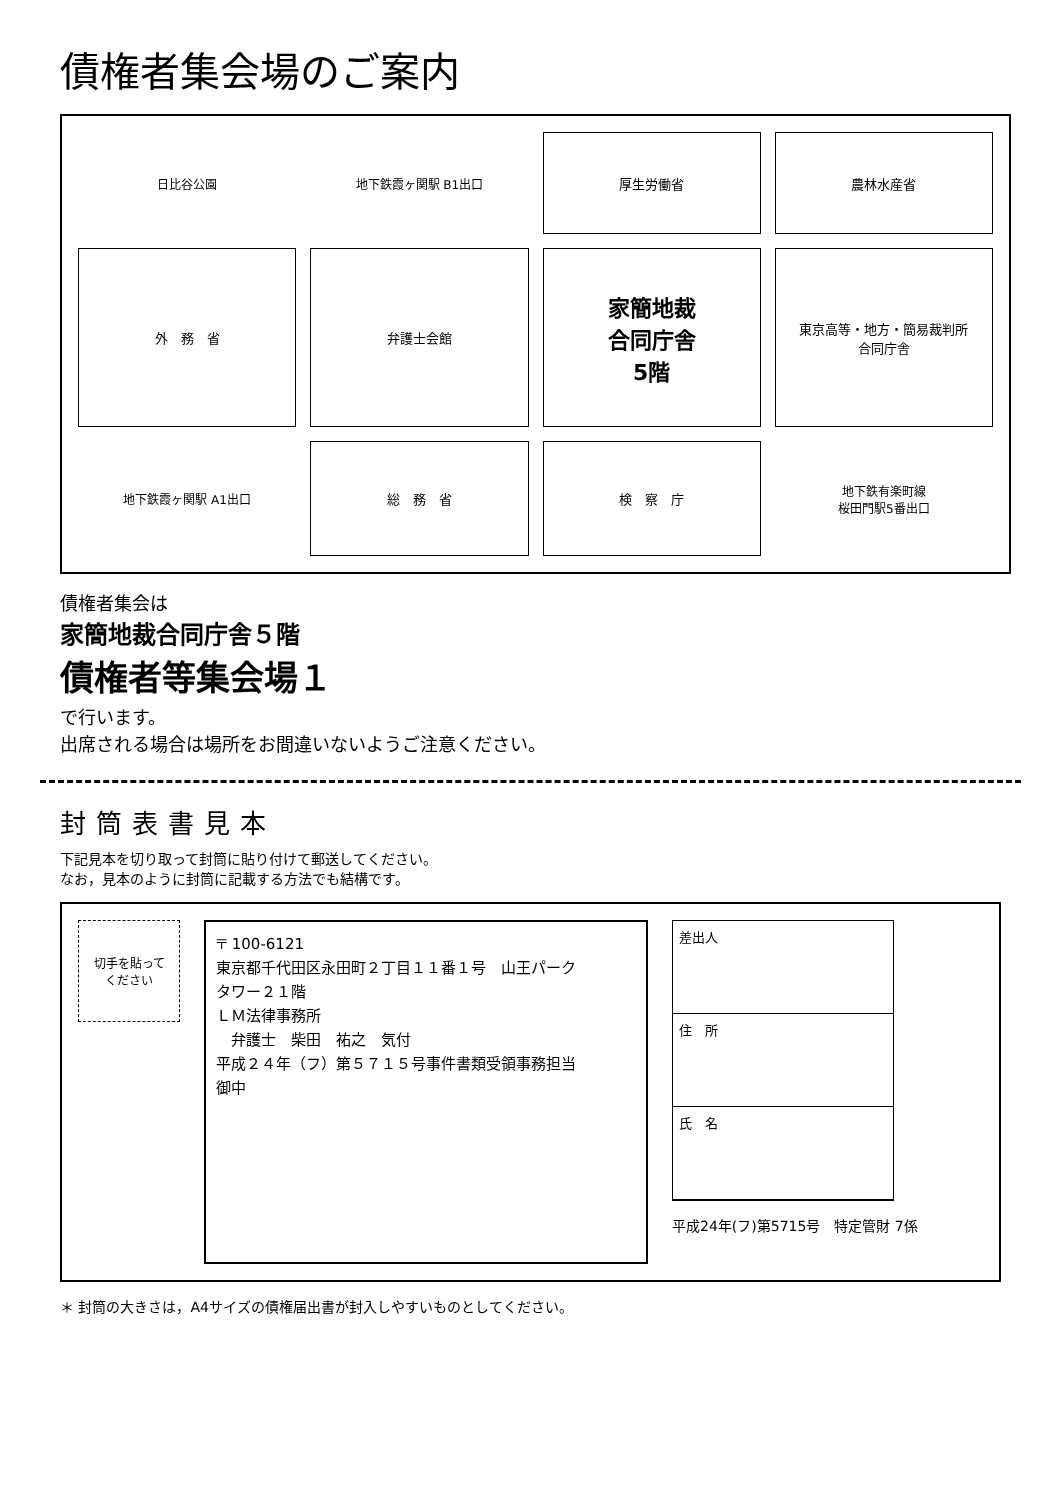債権者集会場のご案内
日比谷公園
地下鉄霞ヶ関駅 B1出口
厚生労働省
農林水産省
外　務　省
弁護士会館
家簡地裁
合同庁舎
5階
東京高等・地方・簡易裁判所
合同庁舎
地下鉄霞ヶ関駅 A1出口
総　務　省
検　察　庁
地下鉄有楽町線
桜田門駅5番出口
債権者集会は
家簡地裁合同庁舎５階
債権者等集会場１
で行います。
出席される場合は場所をお間違いないようご注意ください。
封筒表書見本
下記見本を切り取って封筒に貼り付けて郵送してください。
なお，見本のように封筒に記載する方法でも結構です。
切手を貼って
ください
〒 100-6121
東京都千代田区永田町２丁目１１番１号　山王パーク
タワー２１階
ＬＭ法律事務所
　弁護士　柴田　祐之　気付
平成２４年（フ）第５７１５号事件書類受領事務担当
御中
差出人
住　所
氏　名
平成24年(フ)第5715号　特定管財 7係
＊ 封筒の大きさは，A4サイズの債権届出書が封入しやすいものとしてください。